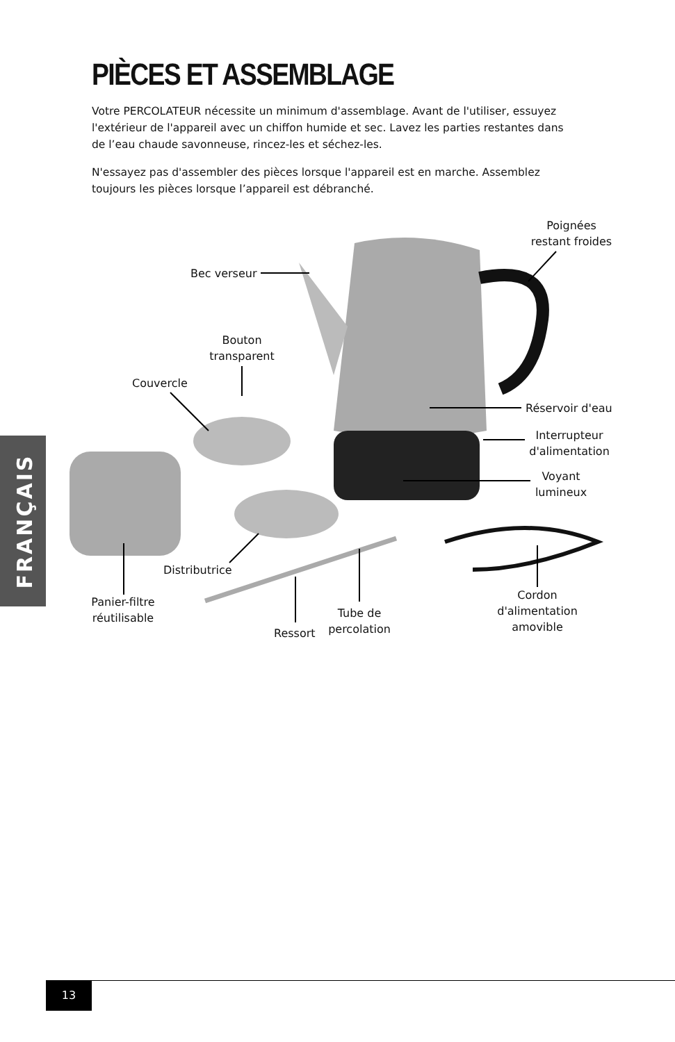PIÈCES ET ASSEMBLAGE
Votre PERCOLATEUR nécessite un minimum d'assemblage. Avant de l'utiliser, essuyez l'extérieur de l'appareil avec un chiffon humide et sec. Lavez les parties restantes dans de l’eau chaude savonneuse, rincez-les et séchez-les.
N'essayez pas d'assembler des pièces lorsque l'appareil est en marche. Assemblez toujours les pièces lorsque l’appareil est débranché.
Poignées restant froides
Bec verseur
Bouton transparent
Couvercle
Réservoir d'eau
Interrupteur d'alimentation
Voyant lumineux
Distributrice
Panier-filtre réutilisable
Ressort
Tube de percolation
Cordon d'alimentation amovible
FRANÇAIS
13